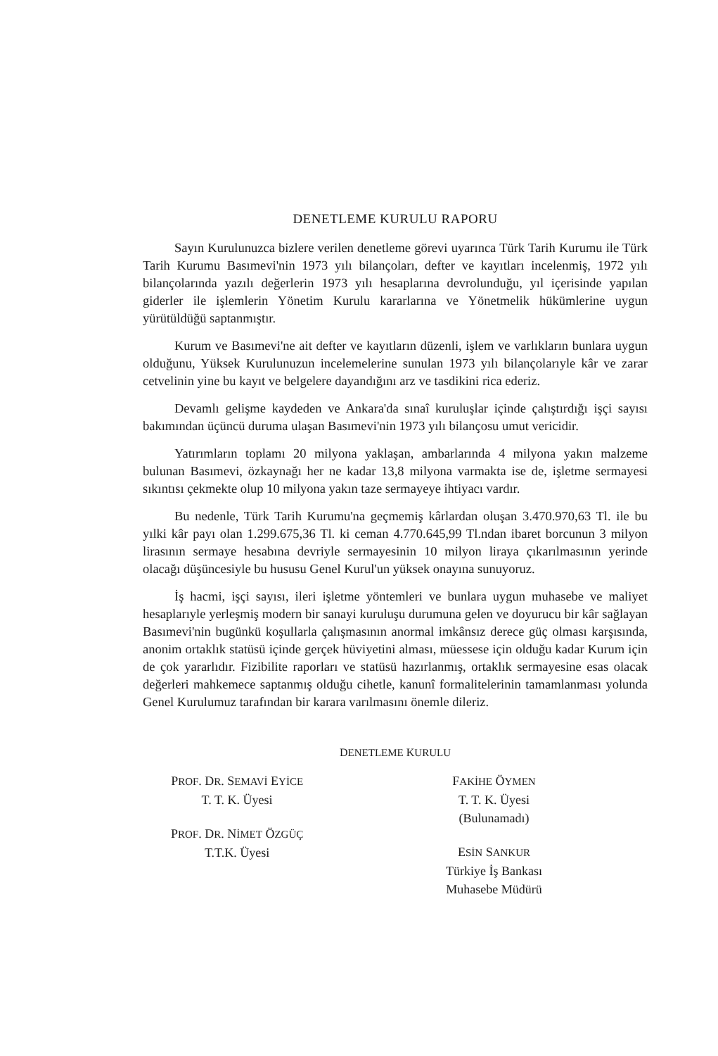DENETLEME KURULU RAPORU
Sayın Kurulunuzca bizlere verilen denetleme görevi uyarınca Türk Tarih Kurumu ile Türk Tarih Kurumu Basımevi'nin 1973 yılı bilançoları, defter ve kayıtları incelenmiş, 1972 yılı bilançolarında yazılı değerlerin 1973 yılı hesaplarına devrolunduğu, yıl içerisinde yapılan giderler ile işlemlerin Yönetim Kurulu kararlarına ve Yönetmelik hükümlerine uygun yürütüldüğü saptanmıştır.
Kurum ve Basımevi'ne ait defter ve kayıtların düzenli, işlem ve varlıkların bunlara uygun olduğunu, Yüksek Kurulunuzun incelemelerine sunulan 1973 yılı bilançolarıyle kâr ve zarar cetvelinin yine bu kayıt ve belgelere dayandığını arz ve tasdikini rica ederiz.
Devamlı gelişme kaydeden ve Ankara'da sınaî kuruluşlar içinde çalıştırdığı işçi sayısı bakımından üçüncü duruma ulaşan Basımevi'nin 1973 yılı bilançosu umut vericidir.
Yatırımların toplamı 20 milyona yaklaşan, ambarlarında 4 milyona yakın malzeme bulunan Basımevi, özkaynağı her ne kadar 13,8 milyona varmakta ise de, işletme sermayesi sıkıntısı çekmekte olup 10 milyona yakın taze sermayeye ihtiyacı vardır.
Bu nedenle, Türk Tarih Kurumu'na geçmemiş kârlardan oluşan 3.470.970,63 Tl. ile bu yılki kâr payı olan 1.299.675,36 Tl. ki ceman 4.770.645,99 Tl.ndan ibaret borcunun 3 milyon lirasının sermaye hesabına devriyle sermayesinin 10 milyon liraya çıkarılmasının yerinde olacağı düşüncesiyle bu hususu Genel Kurul'un yüksek onayına sunuyoruz.
İş hacmi, işçi sayısı, ileri işletme yöntemleri ve bunlara uygun muhasebe ve maliyet hesaplarıyle yerleşmiş modern bir sanayi kuruluşu durumuna gelen ve doyurucu bir kâr sağlayan Basımevi'nin bugünkü koşullarla çalışmasının anormal imkânsız derece güç olması karşısında, anonim ortaklık statüsü içinde gerçek hüviyetini alması, müessese için olduğu kadar Kurum için de çok yararlıdır. Fizibilite raporları ve statüsü hazırlanmış, ortaklık sermayesine esas olacak değerleri mahkemece saptanmış olduğu cihetle, kanunî formalitelerinin tamamlanması yolunda Genel Kurulumuz tarafından bir karara varılmasını önemle dileriz.
DENETLEME KURULU
PROF. DR. SEMAVİ EYİCE
T. T. K. Üyesi
PROF. DR. NİMET ÖZGÜÇ
T.T.K. Üyesi
FAKİHE ÖYMEN
T. T. K. Üyesi
(Bulunamadı)
ESİN SANKUR
Türkiye İş Bankası
Muhasebe Müdürü